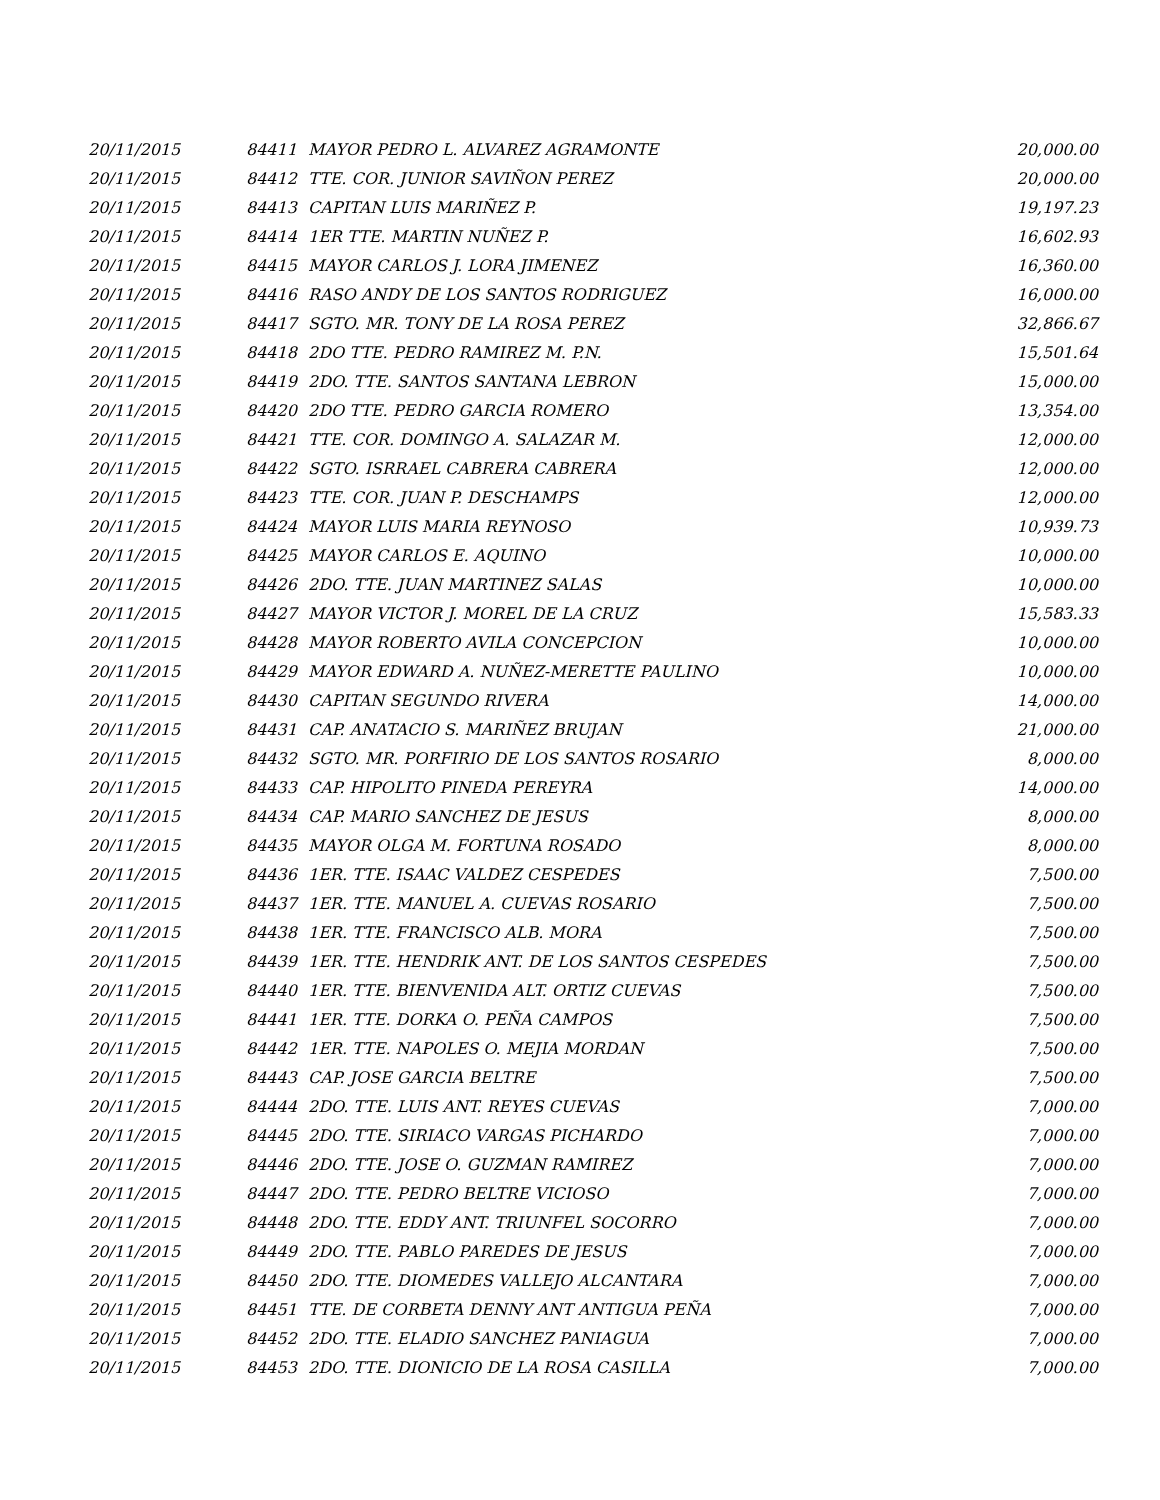| 20/11/2015 | 84411 | MAYOR PEDRO L. ALVAREZ AGRAMONTE | 20,000.00 |
| 20/11/2015 | 84412 | TTE. COR. JUNIOR SAVIÑON PEREZ | 20,000.00 |
| 20/11/2015 | 84413 | CAPITAN LUIS MARIÑEZ P. | 19,197.23 |
| 20/11/2015 | 84414 | 1ER TTE. MARTIN NUÑEZ P. | 16,602.93 |
| 20/11/2015 | 84415 | MAYOR CARLOS J. LORA JIMENEZ | 16,360.00 |
| 20/11/2015 | 84416 | RASO ANDY DE LOS SANTOS RODRIGUEZ | 16,000.00 |
| 20/11/2015 | 84417 | SGTO. MR. TONY DE LA ROSA PEREZ | 32,866.67 |
| 20/11/2015 | 84418 | 2DO TTE. PEDRO RAMIREZ M. P.N. | 15,501.64 |
| 20/11/2015 | 84419 | 2DO. TTE. SANTOS SANTANA LEBRON | 15,000.00 |
| 20/11/2015 | 84420 | 2DO TTE. PEDRO GARCIA ROMERO | 13,354.00 |
| 20/11/2015 | 84421 | TTE. COR. DOMINGO A. SALAZAR M. | 12,000.00 |
| 20/11/2015 | 84422 | SGTO. ISRRAEL CABRERA CABRERA | 12,000.00 |
| 20/11/2015 | 84423 | TTE. COR. JUAN P. DESCHAMPS | 12,000.00 |
| 20/11/2015 | 84424 | MAYOR LUIS MARIA REYNOSO | 10,939.73 |
| 20/11/2015 | 84425 | MAYOR CARLOS E. AQUINO | 10,000.00 |
| 20/11/2015 | 84426 | 2DO. TTE. JUAN MARTINEZ SALAS | 10,000.00 |
| 20/11/2015 | 84427 | MAYOR VICTOR J. MOREL DE LA CRUZ | 15,583.33 |
| 20/11/2015 | 84428 | MAYOR ROBERTO AVILA CONCEPCION | 10,000.00 |
| 20/11/2015 | 84429 | MAYOR EDWARD A. NUÑEZ-MERETTE PAULINO | 10,000.00 |
| 20/11/2015 | 84430 | CAPITAN SEGUNDO RIVERA | 14,000.00 |
| 20/11/2015 | 84431 | CAP. ANATACIO S. MARIÑEZ BRUJAN | 21,000.00 |
| 20/11/2015 | 84432 | SGTO. MR. PORFIRIO DE LOS SANTOS ROSARIO | 8,000.00 |
| 20/11/2015 | 84433 | CAP. HIPOLITO PINEDA PEREYRA | 14,000.00 |
| 20/11/2015 | 84434 | CAP. MARIO SANCHEZ DE JESUS | 8,000.00 |
| 20/11/2015 | 84435 | MAYOR OLGA M. FORTUNA ROSADO | 8,000.00 |
| 20/11/2015 | 84436 | 1ER. TTE. ISAAC VALDEZ CESPEDES | 7,500.00 |
| 20/11/2015 | 84437 | 1ER. TTE. MANUEL A. CUEVAS ROSARIO | 7,500.00 |
| 20/11/2015 | 84438 | 1ER. TTE. FRANCISCO ALB. MORA | 7,500.00 |
| 20/11/2015 | 84439 | 1ER. TTE. HENDRIK ANT. DE LOS SANTOS CESPEDES | 7,500.00 |
| 20/11/2015 | 84440 | 1ER. TTE. BIENVENIDA ALT. ORTIZ CUEVAS | 7,500.00 |
| 20/11/2015 | 84441 | 1ER. TTE. DORKA O. PEÑA CAMPOS | 7,500.00 |
| 20/11/2015 | 84442 | 1ER. TTE. NAPOLES O. MEJIA MORDAN | 7,500.00 |
| 20/11/2015 | 84443 | CAP. JOSE GARCIA BELTRE | 7,500.00 |
| 20/11/2015 | 84444 | 2DO. TTE. LUIS ANT. REYES CUEVAS | 7,000.00 |
| 20/11/2015 | 84445 | 2DO. TTE. SIRIACO VARGAS PICHARDO | 7,000.00 |
| 20/11/2015 | 84446 | 2DO. TTE. JOSE O. GUZMAN RAMIREZ | 7,000.00 |
| 20/11/2015 | 84447 | 2DO. TTE. PEDRO BELTRE VICIOSO | 7,000.00 |
| 20/11/2015 | 84448 | 2DO. TTE. EDDY ANT. TRIUNFEL SOCORRO | 7,000.00 |
| 20/11/2015 | 84449 | 2DO. TTE. PABLO PAREDES DE JESUS | 7,000.00 |
| 20/11/2015 | 84450 | 2DO. TTE. DIOMEDES VALLEJO ALCANTARA | 7,000.00 |
| 20/11/2015 | 84451 | TTE. DE CORBETA DENNY ANT ANTIGUA PEÑA | 7,000.00 |
| 20/11/2015 | 84452 | 2DO. TTE. ELADIO SANCHEZ PANIAGUA | 7,000.00 |
| 20/11/2015 | 84453 | 2DO. TTE. DIONICIO DE LA ROSA CASILLA | 7,000.00 |